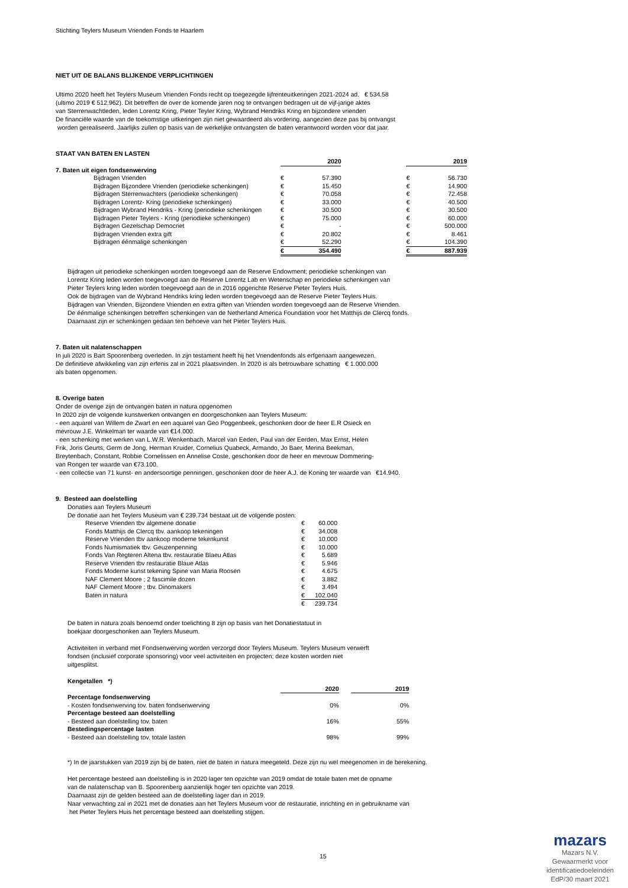Stichting Teylers Museum Vrienden Fonds te Haarlem
NIET UIT DE BALANS BLIJKENDE VERPLICHTINGEN
Ultimo 2020 heeft het Teylers Museum Vrienden Fonds recht op toegezegde lijfrenteuitkeringen 2021-2024 ad. € 534.58
(ultimo 2019 € 512.962). Dit betreffen de over de komende jaren nog te ontvangen bedragen uit de vijf-jarige aktes
van Sterrenwachtleden, leden Lorentz Kring, Pieter Teyler Kring, Wybrand Hendriks Kring en bijzondere vrienden
De financiële waarde van de toekomstige uitkeringen zijn niet gewaardeerd als vordering, aangezien deze pas bij ontvangst
worden gerealiseerd. Jaarlijks zullen op basis van de werkelijke ontvangsten de baten verantwoord worden voor dat jaar.
STAAT VAN BATEN EN LASTEN
| | 2020 | | | 2019 | |
| 7. Baten uit eigen fondsenwerving | | | | | |
| Bijdragen Vrienden | € | 57.390 | | € | 56.730 |
| Bijdragen Bijzondere Vrienden (periodieke schenkingen) | € | 15.450 | | € | 14.900 |
| Bijdragen Sterrenwachters (periodieke schenkingen) | € | 70.058 | | € | 72.458 |
| Bijdragen Lorentz- Kring (periodieke schenkingen) | € | 33.000 | | € | 40.500 |
| Bijdragen Wybrand Hendriks - Kring (periodieke schenkingen | € | 30.500 | | € | 30.500 |
| Bijdragen Pieter Teylers - Kring (periodieke schenkingen) | € | 75.000 | | € | 60.000 |
| Bijdragen Gezelschap Democriet | € | - | | € | 500.000 |
| Bijdragen Vrienden extra gift | € | 20.802 | | € | 8.461 |
| Bijdragen éénmalige schenkingen | € | 52.290 | | € | 104.390 |
| | € | 354.490 | | € | 887.939 |
Bijdragen uit periodieke schenkingen worden toegevoegd aan de Reserve Endowment; periodieke schenkingen van
Lorentz Kring leden worden toegevoegd aan de Reserve Lorentz Lab en Wetenschap en periodieke schenkingen van
Pieter Teylers kring leden worden toegevoegd aan de in 2016 opgerichte Reserve Pieter Teylers Huis.
Ook de bijdragen van de Wybrand Hendriks kring leden worden toegevoegd aan de Reserve Pieter Teylers Huis.
Bijdragen van Vrienden, Bijzondere Vrienden en extra giften van Vrienden worden toegevoegd aan de Reserve Vrienden.
De éénmalige schenkingen betreffen schenkingen van de Netherland America Foundation voor het Matthijs de Clercq fonds.
Daarnaast zijn er schenkingen gedaan ten behoeve van het Pieter Teylers Huis.
7. Baten uit nalatenschappen
In juli 2020 is Bart Spoorenberg overleden. In zijn testament heeft hij het Vriendenfonds als erfgenaam aangewezen.
De definitieve afwikkeling van zijn erfenis zal in 2021 plaatsvinden. In 2020 is als betrouwbare schatting € 1.000.000
als baten opgenomen.
8. Overige baten
Onder de overige zijn de ontvangen baten in natura opgenomen
In 2020 zijn de volgende kunstwerken ontvangen en doorgeschonken aan Teylers Museum:
- een aquarel van Willem de Zwart en een aquarel van Geo Poggenbeek, geschonken door de heer E.R Osieck en
mevrouw J.E. Winkelman ter waarde van €14.000.
- een schenking met werken van L.W.R. Wenkenbach, Marcel van Eeden, Paul van der Eerden, Max Ernst, Helen
Frik, Joris Geurts, Germ de Jong, Herman Kruider, Cornelius Quabeck, Armando, Jo Baer, Merina Beekman,
Breytenbach, Constant, Robbie Cornelissen en Annelise Coste, geschonken door de heer en mevrouw Dommering-
van Rongen ter waarde van €73.100.
- een collectie van 71 kunst- en andersoortige penningen, geschonken door de heer A.J. de Koning ter waarde van €14.940.
9. Besteed aan doelstelling
Donaties aan Teylers Museum
De donatie aan het Teylers Museum van € 239.734 bestaat uit de volgende posten:
| Reserve Vrienden tbv algemene donatie | € | 60.000 |
| Fonds Matthijs de Clercq tbv. aankoop tekeningen | € | 34.008 |
| Reserve Vrienden tbv aankoop moderne tekenkunst | € | 10.000 |
| Fonds Numismatiek tbv. Geuzenpenning | € | 10.000 |
| Fonds Van Regteren Altena tbv. restauratie Blaeu Atlas | € | 5.689 |
| Reserve Vrienden tbv restauratie Blaue Atlas | € | 5.946 |
| Fonds Moderne kunst tekening Spine van Maria Roosen | € | 4.675 |
| NAF Clement Moore ; 2 fascimile dozen | € | 3.882 |
| NAF Clement Moore ; tbv. Dinomakers | € | 3.494 |
| Baten in natura | € | 102.040 |
| | € | 239.734 |
De baten in natura zoals benoemd onder toelichting 8 zijn op basis van het Donatiestatuut in
boekjaar doorgeschonken aan Teylers Museum.
Activiteiten in verband met Fondsenwerving worden verzorgd door Teylers Museum. Teylers Museum verwerft
fondsen (inclusief corporate sponsoring) voor veel activiteiten en projecten; deze kosten worden niet
uitgesplitst.
Kengetallen *)
| | 2020 | | 2019 |
| Percentage fondsenwerving | | | |
| - Kosten fondsenwerving tov. baten fondsenwerving | 0% | | 0% |
| Percentage besteed aan doelstelling | | | |
| - Besteed aan doelstelling tov. baten | 16% | | 55% |
| Bestedingspercentage lasten | | | |
| - Besteed aan doelstelling tov. totale lasten | 98% | | 99% |
*) In de jaarstukken van 2019 zijn bij de baten, niet de baten in natura meegeteld. Deze zijn nu wel meegenomen in de berekening.
Het percentage besteed aan doelstelling is in 2020 lager ten opzichte van 2019 omdat de totale baten met de opname
van de nalatenschap van B. Spoorenberg aanzienlijk hoger ten opzichte van 2019.
Daarnaast zijn de gelden besteed aan de doelstelling lager dan in 2019.
Naar verwachting zal in 2021 met de donaties aan het Teylers Museum voor de restauratie, inrichting en in gebruikname van
het Pieter Teylers Huis het percentage besteed aan doelstelling stijgen.
15
mazars
Mazars N.V.
Gewaarmerkt voor
identificatiedoeleinden
EdP/30 maart 2021